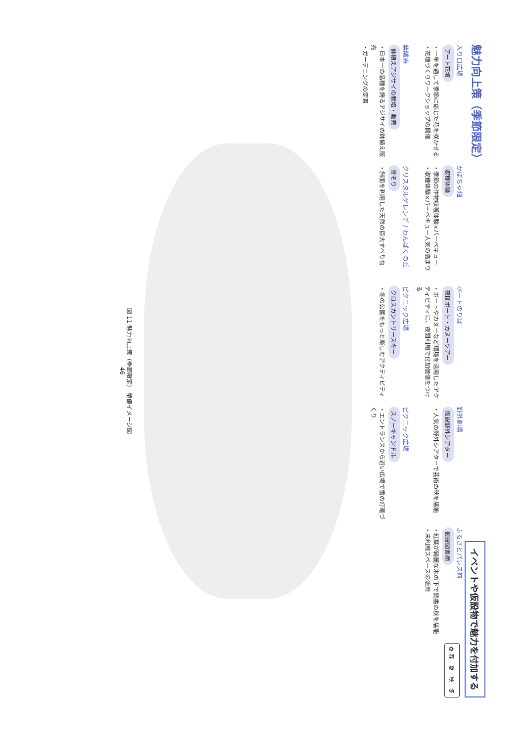イベントや仮設物で魅力を付加する
魅力向上策（季節限定）
✿ 春 夏 秋 冬
入り口広場
アート花壇
・一年を通して季節に応じた花を咲かせる
・花壇づくりワークショップの開催
かぼちゃ畑
収穫体験
・季節の作物収穫体験×バーベキュー
・収穫体験×バーベキュー人気の高まり
ボートのりば
夜間ボート・カヌーツアー
・ボートやカヌーなど環境を活用したアクティビティに、夜間利用で付加価値をつける
野外劇場
仮設野外シアター
・人気の野外シアターで芸術の秋を堪能
ふるさとパレス前
仮設図書棚
・紅葉が綺麗な木の下で読書の秋を堪能
・未利用スペースの活用
紫陽庵
鉢植えアジサイの栽培・販売
・日本一の品種を誇るアジサイの鉢植え販売
・ガーデニングの定着
クリスタルゲレンデ / わんぱくの丘
雪そり
・斜面を利用した天然の巨大すべり台
ピクニック広場
クロスカントリースキー
・冬の公園をもっと楽しむアクティビティ
ピクニック広場
スノーキャンドル
・エントランスから近い広場で雪の灯篭づくり
図 11 魅力向上策（季節限定） 整備イメージ図
46